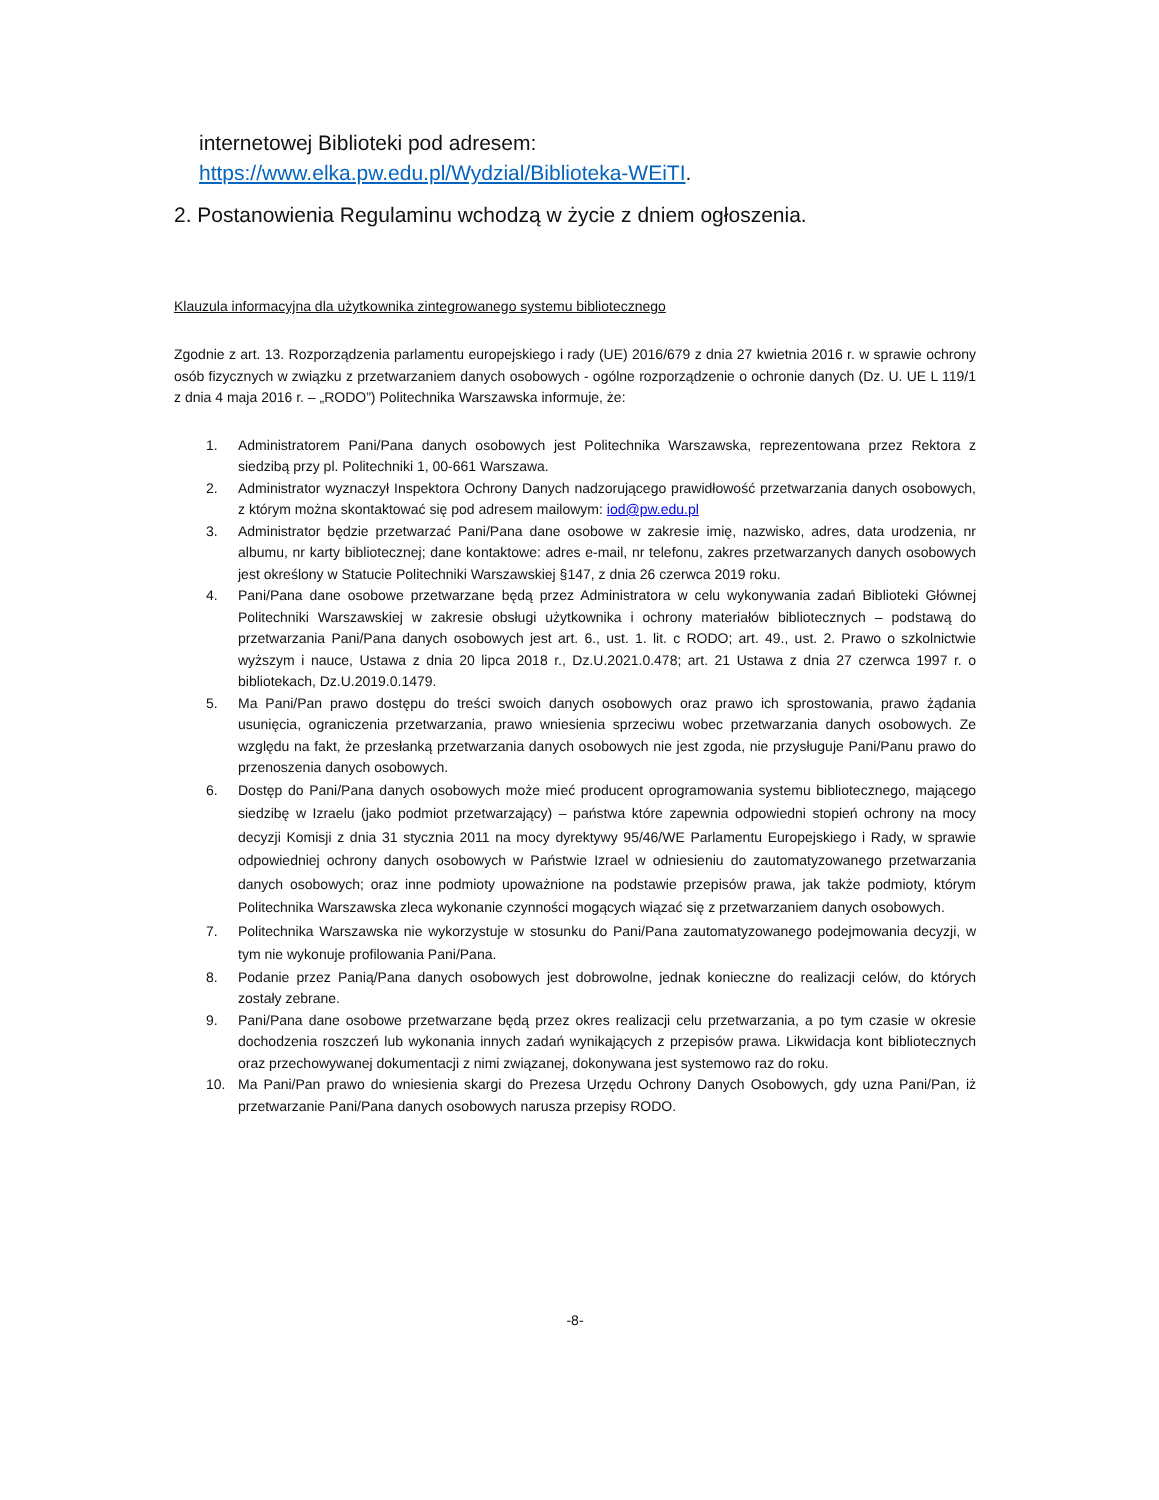internetowej Biblioteki pod adresem:
https://www.elka.pw.edu.pl/Wydzial/Biblioteka-WEiTI.
2. Postanowienia Regulaminu wchodzą w życie z dniem ogłoszenia.
Klauzula informacyjna dla użytkownika zintegrowanego systemu bibliotecznego
Zgodnie z art. 13. Rozporządzenia parlamentu europejskiego i rady (UE) 2016/679 z dnia 27 kwietnia 2016 r. w sprawie ochrony osób fizycznych w związku z przetwarzaniem danych osobowych - ogólne rozporządzenie o ochronie danych (Dz. U. UE L 119/1 z dnia 4 maja 2016 r. – „RODO”) Politechnika Warszawska informuje, że:
1. Administratorem Pani/Pana danych osobowych jest Politechnika Warszawska, reprezentowana przez Rektora z siedzibą przy pl. Politechniki 1, 00-661 Warszawa.
2. Administrator wyznaczył Inspektora Ochrony Danych nadzorującego prawidłowość przetwarzania danych osobowych, z którym można skontaktować się pod adresem mailowym: iod@pw.edu.pl
3. Administrator będzie przetwarzać Pani/Pana dane osobowe w zakresie imię, nazwisko, adres, data urodzenia, nr albumu, nr karty bibliotecznej; dane kontaktowe: adres e-mail, nr telefonu, zakres przetwarzanych danych osobowych jest określony w Statucie Politechniki Warszawskiej §147, z dnia 26 czerwca 2019 roku.
4. Pani/Pana dane osobowe przetwarzane będą przez Administratora w celu wykonywania zadań Biblioteki Głównej Politechniki Warszawskiej w zakresie obsługi użytkownika i ochrony materiałów bibliotecznych – podstawą do przetwarzania Pani/Pana danych osobowych jest art. 6., ust. 1. lit. c RODO; art. 49., ust. 2. Prawo o szkolnictwie wyższym i nauce, Ustawa z dnia 20 lipca 2018 r., Dz.U.2021.0.478; art. 21 Ustawa z dnia 27 czerwca 1997 r. o bibliotekach, Dz.U.2019.0.1479.
5. Ma Pani/Pan prawo dostępu do treści swoich danych osobowych oraz prawo ich sprostowania, prawo żądania usunięcia, ograniczenia przetwarzania, prawo wniesienia sprzeciwu wobec przetwarzania danych osobowych. Ze względu na fakt, że przesłanką przetwarzania danych osobowych nie jest zgoda, nie przysługuje Pani/Panu prawo do przenoszenia danych osobowych.
6. Dostęp do Pani/Pana danych osobowych może mieć producent oprogramowania systemu bibliotecznego, mającego siedzibę w Izraelu (jako podmiot przetwarzający) – państwa które zapewnia odpowiedni stopień ochrony na mocy decyzji Komisji z dnia 31 stycznia 2011 na mocy dyrektywy 95/46/WE Parlamentu Europejskiego i Rady, w sprawie odpowiedniej ochrony danych osobowych w Państwie Izrael w odniesieniu do zautomatyzowanego przetwarzania danych osobowych; oraz inne podmioty upoważnione na podstawie przepisów prawa, jak także podmioty, którym Politechnika Warszawska zleca wykonanie czynności mogących wiązać się z przetwarzaniem danych osobowych.
7. Politechnika Warszawska nie wykorzystuje w stosunku do Pani/Pana zautomatyzowanego podejmowania decyzji, w tym nie wykonuje profilowania Pani/Pana.
8. Podanie przez Panią/Pana danych osobowych jest dobrowolne, jednak konieczne do realizacji celów, do których zostały zebrane.
9. Pani/Pana dane osobowe przetwarzane będą przez okres realizacji celu przetwarzania, a po tym czasie w okresie dochodzenia roszczeń lub wykonania innych zadań wynikających z przepisów prawa. Likwidacja kont bibliotecznych oraz przechowywanej dokumentacji z nimi związanej, dokonywana jest systemowo raz do roku.
10. Ma Pani/Pan prawo do wniesienia skargi do Prezesa Urzędu Ochrony Danych Osobowych, gdy uzna Pani/Pan, iż przetwarzanie Pani/Pana danych osobowych narusza przepisy RODO.
-8-